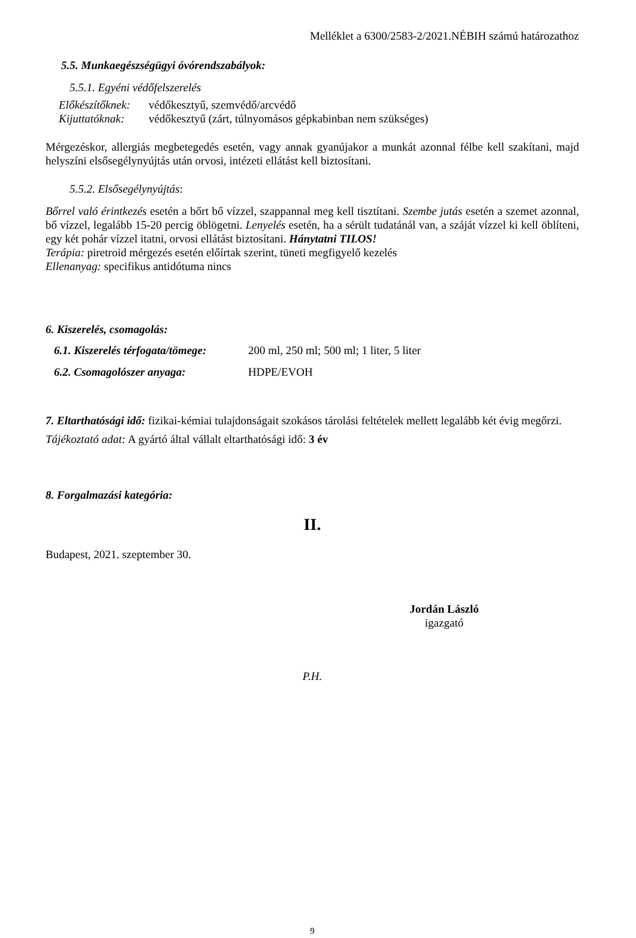Melléklet a 6300/2583-2/2021.NÉBIH számú határozathoz
5.5. Munkaegészségügyi óvórendszabályok:
5.5.1. Egyéni védőfelszerelés
| Előkészítőknek: | védőkesztyű, szemvédő/arcvédő |
| Kijuttatóknak: | védőkesztyű (zárt, túlnyomásos gépkabinban nem szükséges) |
Mérgezéskor, allergiás megbetegedés esetén, vagy annak gyanújakor a munkát azonnal félbe kell szakítani, majd helyszíni elsősegélynyújtás után orvosi, intézeti ellátást kell biztosítani.
5.5.2. Elsősegélynyújtás:
Bőrrel való érintkezés esetén a bőrt bő vízzel, szappannal meg kell tisztítani. Szembe jutás esetén a szemet azonnal, bő vízzel, legalább 15-20 percig öblögetni. Lenyelés esetén, ha a sérült tudatánál van, a száját vízzel ki kell öblíteni, egy két pohár vízzel itatni, orvosi ellátást biztosítani. Hánytatni TILOS!
Terápia: piretroid mérgezés esetén előírtak szerint, tüneti megfigyelő kezelés
Ellenanyag: specifikus antidótuma nincs
6. Kiszerelés, csomagolás:
| 6.1. Kiszerelés térfogata/tömege: | 200 ml, 250 ml; 500 ml; 1 liter, 5 liter |
| 6.2. Csomagolószer anyaga: | HDPE/EVOH |
7. Eltarthatósági idő: fizikai-kémiai tulajdonságait szokásos tárolási feltételek mellett legalább két évig megőrzi.
Tájékoztató adat: A gyártó által vállalt eltarthatósági idő: 3 év
8. Forgalmazási kategória:
II.
Budapest, 2021. szeptember 30.
Jordán László
igazgató
P.H.
9